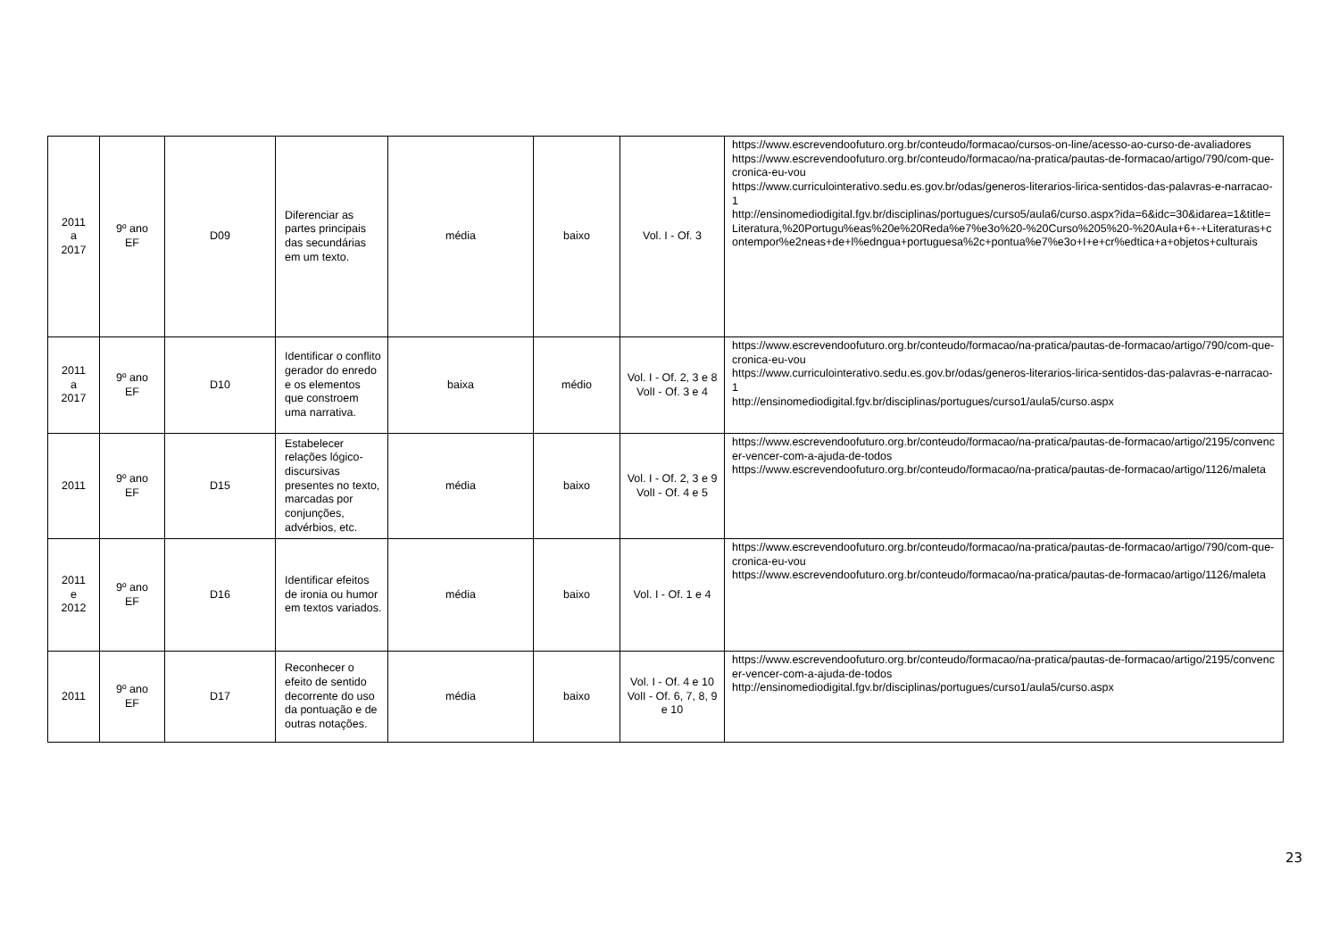| 2011 a 2017 | 9º ano EF | D09 | Diferenciar as partes principais das secundárias em um texto. | média | baixo | Vol. I - Of. 3 | https://www.escrevendoofuturo.org.br/conteudo/formacao/cursos-on-line/acesso-ao-curso-de-avaliadores https://www.escrevendoofuturo.org.br/conteudo/formacao/na-pratica/pautas-de-formacao/artigo/790/com-que-cronica-eu-vou https://www.curriculointerativo.sedu.es.gov.br/odas/generos-literarios-lirica-sentidos-das-palavras-e-narracao-1 http://ensinomediodigital.fgv.br/disciplinas/portugues/curso5/aula6/curso.aspx?ida=6&idc=30&idarea=1&title=Literatura,%20Portugu%eas%20e%20Reda%e7%e3o%20-%20Curso%205%20-%20Aula+6+-+Literaturas+contempor%e2neas+de+l%edngua+portuguesa%2c+pontua%e7%e3o+I+e+cr%edtica+a+objetos+culturais |
| 2011 a 2017 | 9º ano EF | D10 | Identificar o conflito gerador do enredo e os elementos que constroem uma narrativa. | baixa | médio | Vol. I - Of. 2, 3 e 8 VolI - Of. 3 e 4 | https://www.escrevendoofuturo.org.br/conteudo/formacao/na-pratica/pautas-de-formacao/artigo/790/com-que-cronica-eu-vou https://www.curriculointerativo.sedu.es.gov.br/odas/generos-literarios-lirica-sentidos-das-palavras-e-narracao-1 http://ensinomediodigital.fgv.br/disciplinas/portugues/curso1/aula5/curso.aspx |
| 2011 | 9º ano EF | D15 | Estabelecer relações lógico-discursivas presentes no texto, marcadas por conjunções, advérbios, etc. | média | baixo | Vol. I - Of. 2, 3 e 9 VolI - Of. 4 e 5 | https://www.escrevendoofuturo.org.br/conteudo/formacao/na-pratica/pautas-de-formacao/artigo/2195/convencer-vencer-com-a-ajuda-de-todos https://www.escrevendoofuturo.org.br/conteudo/formacao/na-pratica/pautas-de-formacao/artigo/1126/maleta |
| 2011 e 2012 | 9º ano EF | D16 | Identificar efeitos de ironia ou humor em textos variados. | média | baixo | Vol. I - Of. 1 e 4 | https://www.escrevendoofuturo.org.br/conteudo/formacao/na-pratica/pautas-de-formacao/artigo/790/com-que-cronica-eu-vou https://www.escrevendoofuturo.org.br/conteudo/formacao/na-pratica/pautas-de-formacao/artigo/1126/maleta |
| 2011 | 9º ano EF | D17 | Reconhecer o efeito de sentido decorrente do uso da pontuação e de outras notações. | média | baixo | Vol. I - Of. 4 e 10 VolI - Of. 6, 7, 8, 9 e 10 | https://www.escrevendoofuturo.org.br/conteudo/formacao/na-pratica/pautas-de-formacao/artigo/2195/convencer-vencer-com-a-ajuda-de-todos http://ensinomediodigital.fgv.br/disciplinas/portugues/curso1/aula5/curso.aspx |
23